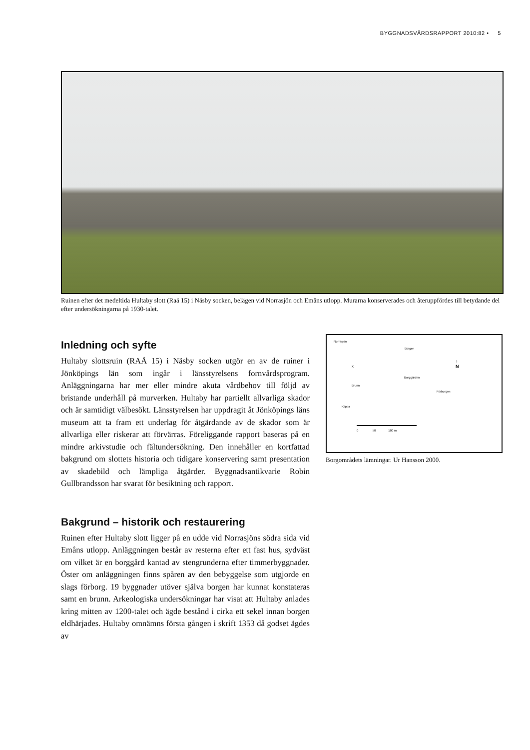BYGGNADSVÅRDSRAPPORT 2010:82 • 5
Ruinen efter det medeltida Hultaby slott (Raä 15) i Näsby socken, belägen vid Norrasjön och Emåns utlopp. Murarna konserverades och återuppfördes till betydande del efter undersökningarna på 1930-talet.
Inledning och syfte
Hultaby slottsruin (RAÄ 15) i Näsby socken utgör en av de ruiner i Jönköpings län som ingår i länsstyrelsens fornvårdsprogram. Anläggningarna har mer eller mindre akuta vårdbehov till följd av bristande underhåll på murverken. Hultaby har partiellt allvarliga skador och är samtidigt välbesökt. Länsstyrelsen har uppdragit åt Jönköpings läns museum att ta fram ett underlag för åtgärdande av de skador som är allvarliga eller riskerar att förvärras. Föreliggande rapport baseras på en mindre arkivstudie och fältundersökning. Den innehåller en kortfattad bakgrund om slottets historia och tidigare konservering samt presentation av skadebild och lämpliga åtgärder. Byggnadsantikvarie Robin Gullbrandsson har svarat för besiktning och rapport.
Bakgrund – historik och restaurering
Ruinen efter Hultaby slott ligger på en udde vid Norrasjöns södra sida vid Emåns utlopp. Anläggningen består av resterna efter ett fast hus, sydväst om vilket är en borggård kantad av stengrunderna efter timmerbyggnader. Öster om anläggningen finns spåren av den bebyggelse som utgjorde en slags förborg. 19 byggnader utöver själva borgen har kunnat konstateras samt en brunn. Arkeologiska undersökningar har visat att Hultaby anlades kring mitten av 1200-talet och ägde bestånd i cirka ett sekel innan borgen eldhärjades. Hultaby omnämns första gången i skrift 1353 då godset ägdes av
Norrasjön
Borgen
↑
N
X
Borggården
Brunn
Förborgen
Klippa
0 50 100 m
Borgområdets lämningar. Ur Hansson 2000.